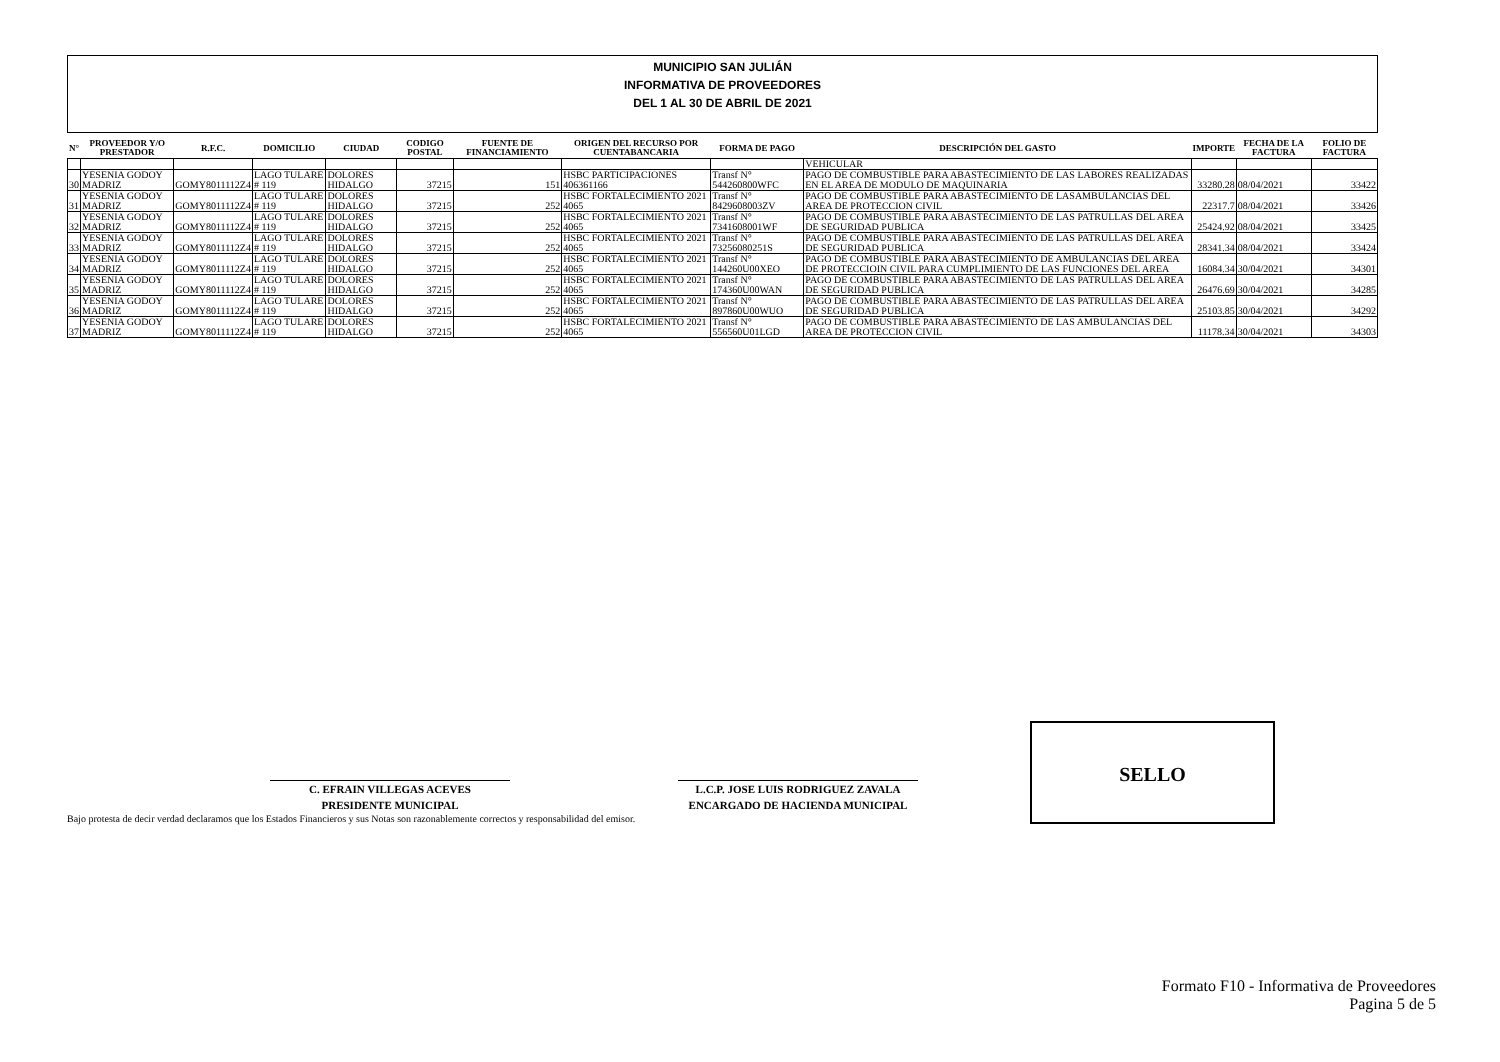MUNICIPIO SAN JULIÁN
INFORMATIVA DE PROVEEDORES
DEL 1 AL 30 DE ABRIL DE 2021
| N° | PROVEEDOR Y/O PRESTADOR | R.F.C. | DOMICILIO | CIUDAD | CODIGO POSTAL | FUENTE DE FINANCIAMIENTO | ORIGEN DEL RECURSO POR CUENTABANCARIA | FORMA DE PAGO | DESCRIPCIÓN DEL GASTO | IMPORTE | FECHA DE LA FACTURA | FOLIO DE FACTURA |
| --- | --- | --- | --- | --- | --- | --- | --- | --- | --- | --- | --- | --- |
| | | | | | | | | | VEHICULAR | | | |
| 30 | YESENIA GODOY MADRIZ | GOMY8011112Z4 | LAGO TULARE # 119 | DOLORES HIDALGO | 37215 | 151 | HSBC PARTICIPACIONES 406361166 | Transf N° 544260800WFC | PAGO DE COMBUSTIBLE PARA ABASTECIMIENTO DE LAS LABORES REALIZADAS EN EL AREA DE MODULO DE MAQUINARIA | 33280.28 | 08/04/2021 | 33422 |
| 31 | YESENIA GODOY MADRIZ | GOMY8011112Z4 | LAGO TULARE # 119 | DOLORES HIDALGO | 37215 | 252 | HSBC FORTALECIMIENTO 2021 4065 | Transf N° 8429608003ZV | PAGO DE COMBUSTIBLE PARA ABASTECIMIENTO DE LASAMBULANCIAS DEL AREA DE PROTECCION CIVIL | 22317.7 | 08/04/2021 | 33426 |
| 32 | YESENIA GODOY MADRIZ | GOMY8011112Z4 | LAGO TULARE # 119 | DOLORES HIDALGO | 37215 | 252 | HSBC FORTALECIMIENTO 2021 4065 | Transf N° 7341608001WF | PAGO DE COMBUSTIBLE PARA ABASTECIMIENTO DE LAS PATRULLAS DEL AREA DE SEGURIDAD PUBLICA | 25424.92 | 08/04/2021 | 33425 |
| 33 | YESENIA GODOY MADRIZ | GOMY8011112Z4 | LAGO TULARE # 119 | DOLORES HIDALGO | 37215 | 252 | HSBC FORTALECIMIENTO 2021 4065 | Transf N° 73256080251S | PAGO DE COMBUSTIBLE PARA ABASTECIMIENTO DE LAS PATRULLAS DEL AREA DE SEGURIDAD PUBLICA | 28341.34 | 08/04/2021 | 33424 |
| 34 | YESENIA GODOY MADRIZ | GOMY8011112Z4 | LAGO TULARE # 119 | DOLORES HIDALGO | 37215 | 252 | HSBC FORTALECIMIENTO 2021 4065 | Transf N° 144260U00XEO | PAGO DE COMBUSTIBLE PARA ABASTECIMIENTO DE AMBULANCIAS DEL AREA DE PROTECCIOIN CIVIL PARA CUMPLIMIENTO DE LAS FUNCIONES DEL AREA | 16084.34 | 30/04/2021 | 34301 |
| 35 | YESENIA GODOY MADRIZ | GOMY8011112Z4 | LAGO TULARE # 119 | DOLORES HIDALGO | 37215 | 252 | HSBC FORTALECIMIENTO 2021 4065 | Transf N° 174360U00WAN | PAGO DE COMBUSTIBLE PARA ABASTECIMIENTO DE LAS PATRULLAS DEL AREA DE SEGURIDAD PUBLICA | 26476.69 | 30/04/2021 | 34285 |
| 36 | YESENIA GODOY MADRIZ | GOMY8011112Z4 | LAGO TULARE # 119 | DOLORES HIDALGO | 37215 | 252 | HSBC FORTALECIMIENTO 2021 4065 | Transf N° 897860U00WUO | PAGO DE COMBUSTIBLE PARA ABASTECIMIENTO DE LAS PATRULLAS DEL AREA DE SEGURIDAD PUBLICA | 25103.85 | 30/04/2021 | 34292 |
| 37 | YESENIA GODOY MADRIZ | GOMY8011112Z4 | LAGO TULARE # 119 | DOLORES HIDALGO | 37215 | 252 | HSBC FORTALECIMIENTO 2021 4065 | Transf N° 556560U01LGD | PAGO DE COMBUSTIBLE PARA ABASTECIMIENTO DE LAS AMBULANCIAS DEL AREA DE PROTECCION CIVIL | 11178.34 | 30/04/2021 | 34303 |
C. EFRAIN VILLEGAS ACEVES
PRESIDENTE MUNICIPAL
L.C.P. JOSE LUIS RODRIGUEZ ZAVALA
ENCARGADO DE HACIENDA MUNICIPAL
SELLO
Bajo protesta de decir verdad declaramos que los Estados Financieros y sus Notas son razonablemente correctos y responsabilidad del emisor.
Formato F10 - Informativa de Proveedores
Pagina 5 de 5